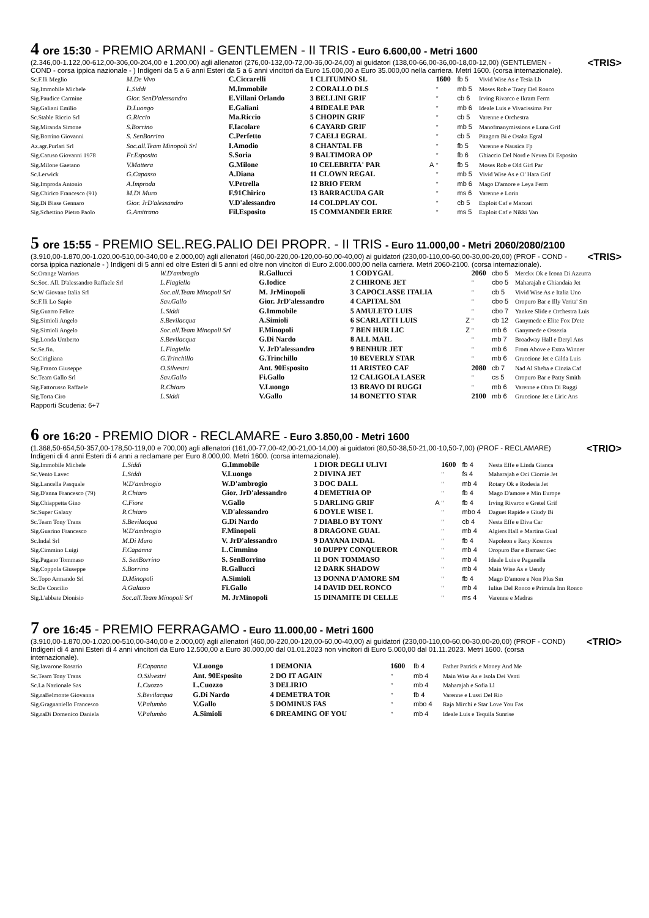4 ore 15:30 - PREMIO ARMANI - GENTLEMEN - II TRIS - Euro 6.600,00 - Metri 1600
<TRIS> (2.346,00-1.122,00-612,00-306,00-204,00 e 1.200,00) agli allenatori (276,00-132,00-72,00-36,00-24,00) ai guidatori (138,00-66,00-36,00-18,00-12,00) (GENTLEMEN - COND - corsa ippica nazionale - ) Indigeni da 5 a 6 anni Esteri da 5 a 6 anni vincitori da Euro 15.000,00 a Euro 35.000,00 nella carriera. Metri 1600. (corsa internazionale).
| Sc.F.lli Meglio | M.De Vivo | C.Ciccarelli | 1 CLITUMNO SL | | 1600 | fb 5 | Vivid Wise As e Tesia Lb |
| Sig.Immobile Michele | L.Siddi | M.Immobile | 2 CORALLO DLS | | " | mb 5 | Moses Rob e Tracy Del Ronco |
| Sig.Paudice Carmine | Gior. SenD'alessandro | E.Villani Orlando | 3 BELLINI GRIF | | " | cb 6 | Irving Rivarco e Ikram Ferm |
| Sig.Galiani Emilio | D.Luongo | E.Galiani | 4 BIDEALE PAR | | " | mb 6 | Ideale Luis e Vivacissima Par |
| Sc.Stable Riccio Srl | G.Riccio | Ma.Riccio | 5 CHOPIN GRIF | | " | cb 5 | Varenne e Orchestra |
| Sig.Miranda Simone | S.Borrino | F.Iacolare | 6 CAYARD GRIF | | " | mb 5 | Manofmanymissions e Luna Grif |
| Sig.Borrino Giovanni | S. SenBorrino | C.Perfetto | 7 CAELI EGRAL | | " | cb 5 | Pitagora Bi e Osaka Egral |
| Az.agr.Purlari Srl | Soc.all.Team Minopoli Srl | I.Amodio | 8 CHANTAL FB | | " | fb 5 | Varenne e Nausica Fp |
| Sig.Caruso Giovanni 1978 | Fr.Esposito | S.Soria | 9 BALTIMORA OP | | " | fb 6 | Ghiaccio Del Nord e Nevea Di Esposito |
| Sig.Milone Gaetano | V.Mattera | G.Milone | 10 CELEBRITA' PAR | A | " | fb 5 | Moses Rob e Old Girl Par |
| Sc.Lerwick | G.Capasso | A.Diana | 11 CLOWN REGAL | | " | mb 5 | Vivid Wise As e O' Hara Grif |
| Sig.Improda Antonio | A.Improda | V.Petrella | 12 BRIO FERM | | " | mb 6 | Mago D'amore e Leya Ferm |
| Sig.Chirico Francesco (91) | M.Di Muro | F.91Chirico | 13 BARRACUDA GAR | | " | ms 6 | Varenne e Lorin |
| Sig.Di Biase Gennaro | Gior. JrD'alessandro | V.D'alessandro | 14 COLDPLAY COL | | " | cb 5 | Exploit Caf e Marzari |
| Sig.Schettino Pietro Paolo | G.Amitrano | Fil.Esposito | 15 COMMANDER ERRE | | " | ms 5 | Exploit Caf e Nikki Van |
5 ore 15:55 - PREMIO SEL.REG.PALIO DEI PROPR. - II TRIS - Euro 11.000,00 - Metri 2060/2080/2100
<TRIS> (3.910,00-1.870,00-1.020,00-510,00-340,00 e 2.000,00) agli allenatori (460,00-220,00-120,00-60,00-40,00) ai guidatori (230,00-110,00-60,00-30,00-20,00) (PROF - COND - corsa ippica nazionale - ) Indigeni di 5 anni ed oltre Esteri di 5 anni ed oltre non vincitori di Euro 2.000.000,00 nella carriera. Metri 2060-2100. (corsa internazionale).
| Sc.Orange Warriors | W.D'ambrogio | R.Gallucci | 1 CODYGAL | | 2060 | cbo 5 | Merckx Ok e Icona Di Azzurra |
| Sc.Soc. All. D'alessandro Raffaele Srl | L.Flagiello | G.Iodice | 2 CHIRONE JET | | " | cbo 5 | Maharajah e Ghiandaia Jet |
| Sc.W Giovane Italia Srl | Soc.all.Team Minopoli Srl | M. JrMinopoli | 3 CAPOCLASSE ITALIA | | " | cb 5 | Vivid Wise As e Italia Uno |
| Sc.F.lli Lo Sapio | Sav.Gallo | Gior. JrD'alessandro | 4 CAPITAL SM | | " | cbo 5 | Oropuro Bar e Illy Verita' Sm |
| Sig.Guarro Felice | L.Siddi | G.Immobile | 5 AMULETO LUIS | | " | cbo 7 | Yankee Slide e Orchestra Luis |
| Sig.Simioli Angelo | S.Bevilacqua | A.Simioli | 6 SCARLATTI LUIS | Z | " | cb 12 | Ganymede e Elite Fox D'ete |
| Sig.Simioli Angelo | Soc.all.Team Minopoli Srl | F.Minopoli | 7 BEN HUR LIC | Z | " | mb 6 | Ganymede e Ossezia |
| Sig.Londa Umberto | S.Bevilacqua | G.Di Nardo | 8 ALL MAIL | | " | mb 7 | Broadway Hall e Deryl Ans |
| Sc.Se.fin. | L.Flagiello | V. JrD'alessandro | 9 BENHUR JET | | " | mb 6 | From Above e Extra Winner |
| Sc.Cirigliana | G.Trinchillo | G.Trinchillo | 10 BEVERLY STAR | | " | mb 6 | Gruccione Jet e Gilda Luis |
| Sig.Franco Giuseppe | O.Silvestri | Ant. 90Esposito | 11 ARISTEO CAF | | 2080 | cb 7 | Nad Al Sheba e Cinzia Caf |
| Sc.Team Gallo Srl | Sav.Gallo | Fi.Gallo | 12 CALIGOLA LASER | | " | cs 5 | Oropuro Bar e Patty Smith |
| Sig.Fattorusso Raffaele | R.Chiaro | V.Luongo | 13 BRAVO DI RUGGI | | " | mb 6 | Varenne e Obra Di Ruggi |
| Sig.Torta Ciro | L.Siddi | V.Gallo | 14 BONETTO STAR | | 2100 | mb 6 | Gruccione Jet e Liric Ans |
Rapporti Scuderia: 6+7
6 ore 16:20 - PREMIO DIOR - RECLAMARE - Euro 3.850,00 - Metri 1600
<TRIO> (1.368,50-654,50-357,00-178,50-119,00 e 700,00) agli allenatori (161,00-77,00-42,00-21,00-14,00) ai guidatori (80,50-38,50-21,00-10,50-7,00) (PROF - RECLAMARE) Indigeni di 4 anni Esteri di 4 anni a reclamare per Euro 8.000,00. Metri 1600. (corsa internazionale).
| Sig.Immobile Michele | L.Siddi | G.Immobile | 1 DIOR DEGLI ULIVI | | 1600 | fb 4 | Nesta Effe e Linda Gianca |
| Sc.Vento Lavec | L.Siddi | V.Luongo | 2 DIVINA JET | | " | fs 4 | Maharajah e Oci Ciornie Jet |
| Sig.Lancella Pasquale | W.D'ambrogio | W.D'ambrogio | 3 DOC DALL | | " | mb 4 | Rotary Ok e Rodesia Jet |
| Sig.D'anna Francesco (79) | R.Chiaro | Gior. JrD'alessandro | 4 DEMETRIA OP | | " | fb 4 | Mago D'amore e Min Europe |
| Sig.Chiappetta Gino | C.Fiore | V.Gallo | 5 DARLING GRIF | A | " | fb 4 | Irving Rivarco e Gretel Grif |
| Sc.Super Galaxy | R.Chiaro | V.D'alessandro | 6 DOYLE WISE L | | " | mbo 4 | Daguet Rapide e Giudy Bi |
| Sc.Team Tony Trans | S.Bevilacqua | G.Di Nardo | 7 DIABLO BY TONY | | " | cb 4 | Nesta Effe e Diva Car |
| Sig.Guarino Francesco | W.D'ambrogio | F.Minopoli | 8 DRAGONE GUAL | | " | mb 4 | Algiers Hall e Martina Gual |
| Sc.Indal Srl | M.Di Muro | V. JrD'alessandro | 9 DAYANA INDAL | | " | fb 4 | Napoleon e Racy Kosmos |
| Sig.Cimmino Luigi | F.Capanna | L.Cimmino | 10 DUPPY CONQUEROR | | " | mb 4 | Oropuro Bar e Bamasc Gec |
| Sig.Pagano Tommaso | S. SenBorrino | S. SenBorrino | 11 DON TOMMASO | | " | mb 4 | Ideale Luis e Paganella |
| Sig.Coppola Giuseppe | S.Borrino | R.Gallucci | 12 DARK SHADOW | | " | mb 4 | Main Wise As e Uendy |
| Sc.Topo Armando Srl | D.Minopoli | A.Simioli | 13 DONNA D'AMORE SM | | " | fb 4 | Mago D'amore e Non Plus Sm |
| Sc.De Concilio | A.Galasso | Fi.Gallo | 14 DAVID DEL RONCO | | " | mb 4 | Iulius Del Ronco e Primula Inn Ronco |
| Sig.L'abbate Dionisio | Soc.all.Team Minopoli Srl | M. JrMinopoli | 15 DINAMITE DI CELLE | | " | ms 4 | Varenne e Madras |
7 ore 16:45 - PREMIO FERRAGAMO - Euro 11.000,00 - Metri 1600
<TRIO> (3.910,00-1.870,00-1.020,00-510,00-340,00 e 2.000,00) agli allenatori (460,00-220,00-120,00-60,00-40,00) ai guidatori (230,00-110,00-60,00-30,00-20,00) (PROF - COND) Indigeni di 4 anni Esteri di 4 anni vincitori da Euro 12.500,00 a Euro 30.000,00 dal 01.01.2023 non vincitori di Euro 5.000,00 dal 01.11.2023. Metri 1600. (corsa internazionale).
| Sig.Iavarone Rosario | F.Capanna | V.Luongo | 1 DEMONIA | 1600 | fb 4 | Father Patrick e Money And Me |
| Sc.Team Tony Trans | O.Silvestri | Ant. 90Esposito | 2 DO IT AGAIN | " | mb 4 | Main Wise As e Isola Dei Venti |
| Sc.La Nazionale Sas | L.Cuozzo | L.Cuozzo | 3 DELIRIO | " | mb 4 | Maharajah e Sofia Ll |
| Sig.raBelmonte Giovanna | S.Bevilacqua | G.Di Nardo | 4 DEMETRA TOR | " | fb 4 | Varenne e Lussi Del Rio |
| Sig.Gragnaniello Francesco | V.Palumbo | V.Gallo | 5 DOMINUS FAS | " | mbo 4 | Raja Mirchi e Star Love You Fas |
| Sig.raDi Domenico Daniela | V.Palumbo | A.Simioli | 6 DREAMING OF YOU | " | mb 4 | Ideale Luis e Tequila Sunrise |